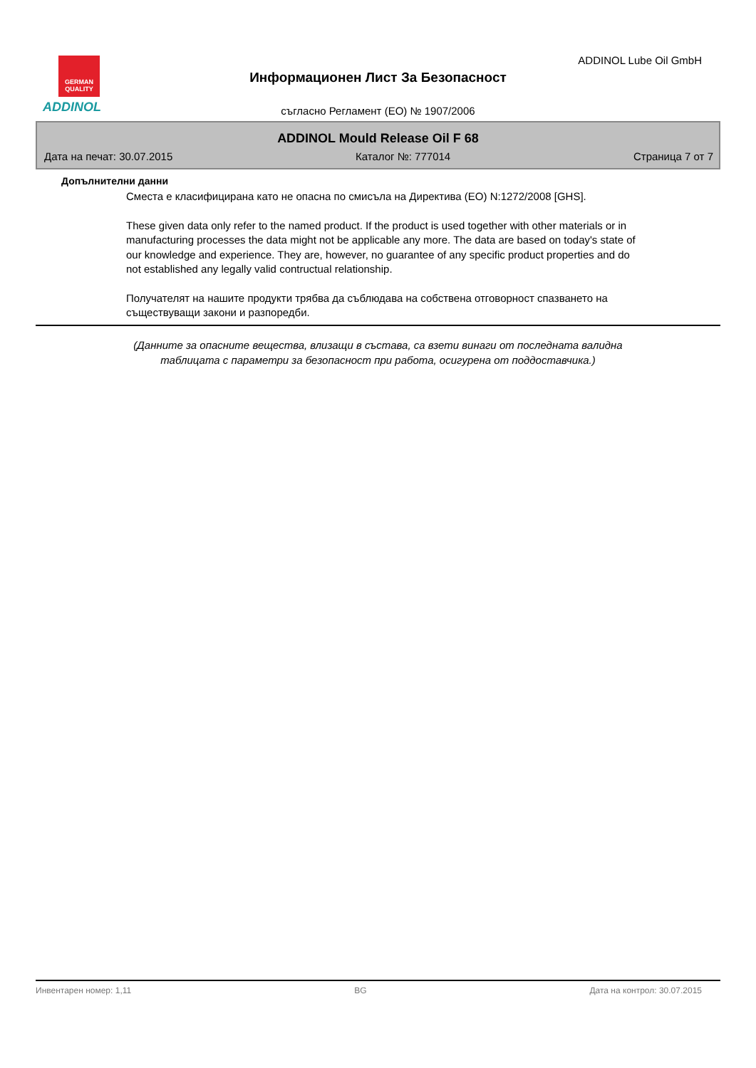GERMAN QUALITY
ADDINOL
ADDINOL Lube Oil GmbH
Информационен Лист За Безопасност
съгласно Регламент (ЕО) № 1907/2006
ADDINOL Mould Release Oil F 68
Дата на печат: 30.07.2015 Каталог №: 777014 Страница 7 от 7
Допълнителни данни
Сместа е класифицирана като не опасна по смисъла на Директива (ЕО) N:1272/2008 [GHS].
These given data only refer to the named product. If the product is used together with other materials or in manufacturing processes the data might not be applicable any more. The data are based on today's state of our knowledge and experience. They are, however, no guarantee of any specific product properties and do not established any legally valid contructual relationship.
Получателят на нашите продукти трябва да съблюдава на собствена отговорност спазването на съществуващи закони и разпоредби.
(Данните за опасните вещества, влизащи в състава, са взети винаги от последната валидна
таблицата с параметри за безопасност при работа, осигурена от поддоставчика.)
Инвентарен номер: 1,11 BG Дата на контрол: 30.07.2015